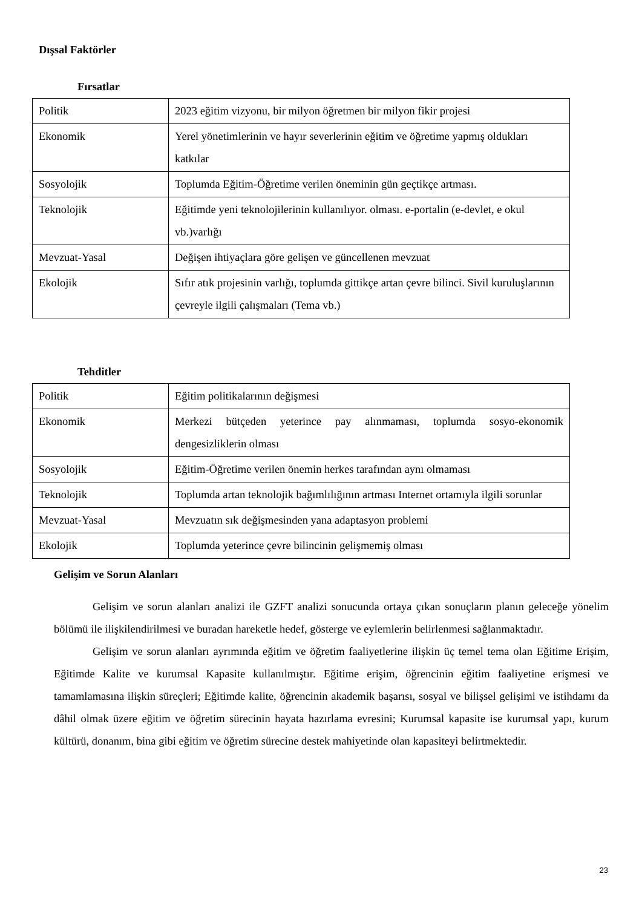Dışsal Faktörler
Fırsatlar
| Politik | 2023 eğitim vizyonu, bir milyon öğretmen bir milyon fikir projesi |
| Ekonomik | Yerel yönetimlerinin ve hayır severlerinin eğitim ve öğretime yapmış oldukları katkılar |
| Sosyolojik | Toplumda Eğitim-Öğretime verilen öneminin gün geçtikçe artması. |
| Teknolojik | Eğitimde yeni teknolojilerinin kullanılıyor. olması. e-portalin (e-devlet, e okul vb.)varlığı |
| Mevzuat-Yasal | Değişen ihtiyaçlara göre gelişen ve güncellenen mevzuat |
| Ekolojik | Sıfır atık projesinin varlığı, toplumda gittikçe artan çevre bilinci. Sivil kuruluşlarının çevreyle ilgili çalışmaları (Tema vb.) |
Tehditler
| Politik | Eğitim politikalarının değişmesi |
| Ekonomik | Merkezi bütçeden yeterince pay alınmaması, toplumda sosyo-ekonomik dengesizliklerin olması |
| Sosyolojik | Eğitim-Öğretime verilen önemin herkes tarafından aynı olmaması |
| Teknolojik | Toplumda artan teknolojik bağımlılığının artması Internet ortamıyla ilgili sorunlar |
| Mevzuat-Yasal | Mevzuatın sık değişmesinden yana adaptasyon problemi |
| Ekolojik | Toplumda yeterince çevre bilincinin gelişmemiş olması |
Gelişim ve Sorun Alanları
Gelişim ve sorun alanları analizi ile GZFT analizi sonucunda ortaya çıkan sonuçların planın geleceğe yönelim bölümü ile ilişkilendirilmesi ve buradan hareketle hedef, gösterge ve eylemlerin belirlenmesi sağlanmaktadır.
Gelişim ve sorun alanları ayrımında eğitim ve öğretim faaliyetlerine ilişkin üç temel tema olan Eğitime Erişim, Eğitimde Kalite ve kurumsal Kapasite kullanılmıştır. Eğitime erişim, öğrencinin eğitim faaliyetine erişmesi ve tamamlamasına ilişkin süreçleri; Eğitimde kalite, öğrencinin akademik başarısı, sosyal ve bilişsel gelişimi ve istihdamı da dâhil olmak üzere eğitim ve öğretim sürecinin hayata hazırlama evresini; Kurumsal kapasite ise kurumsal yapı, kurum kültürü, donanım, bina gibi eğitim ve öğretim sürecine destek mahiyetinde olan kapasiteyi belirtmektedir.
23